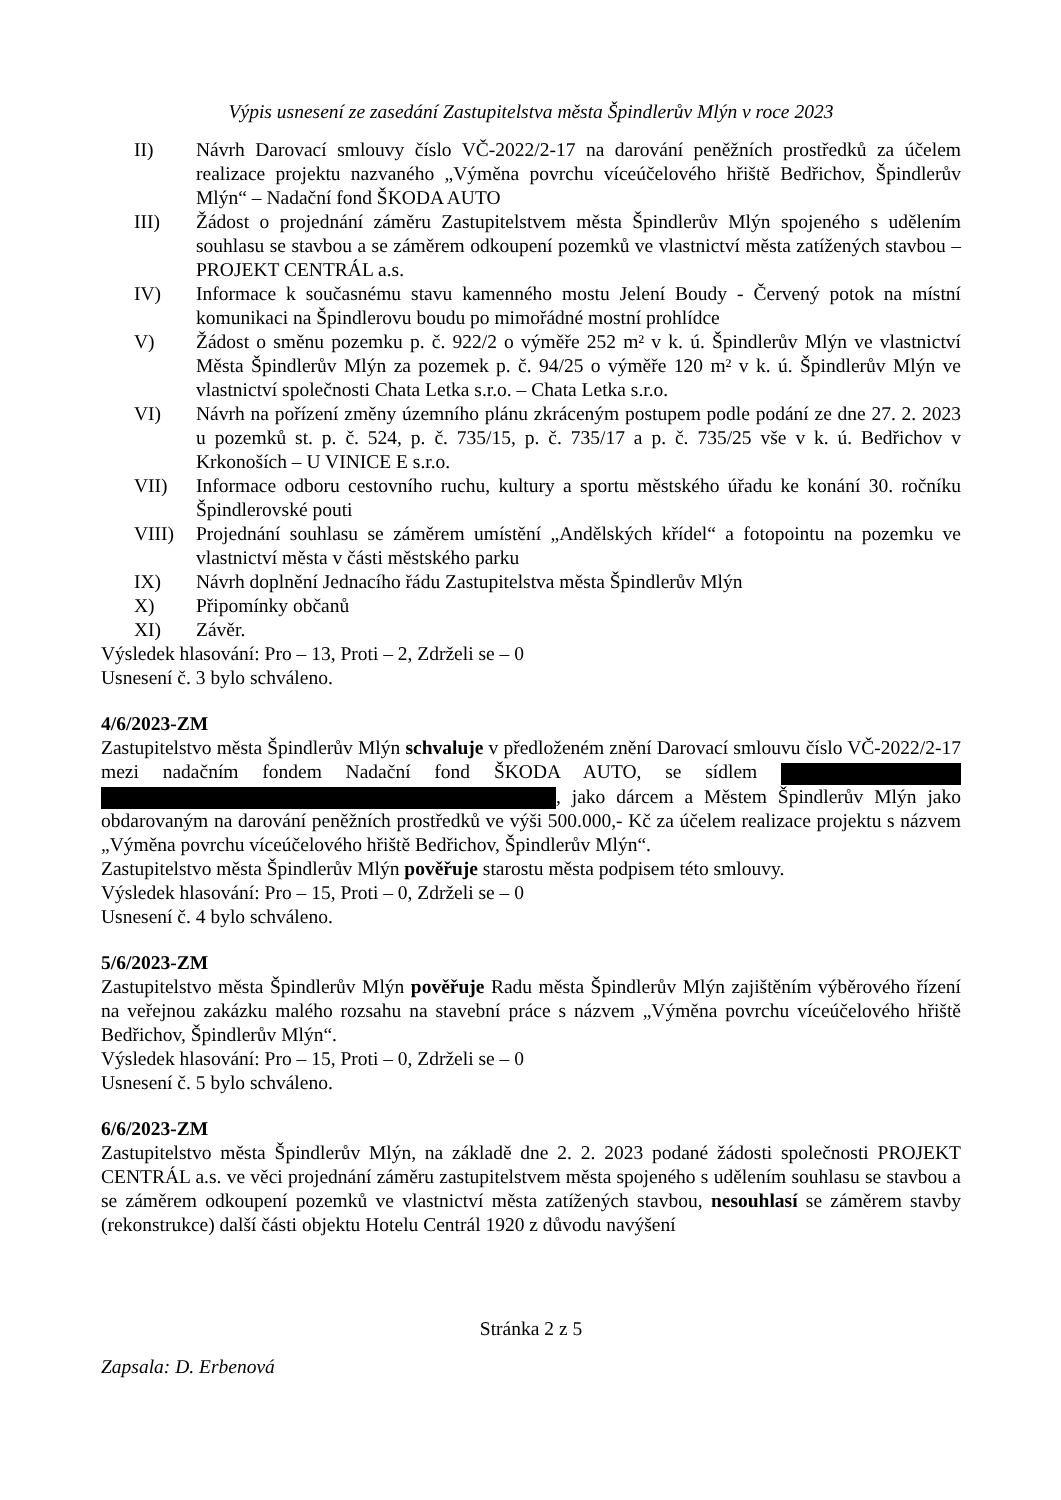Výpis usnesení ze zasedání Zastupitelstva města Špindlerův Mlýn v roce 2023
II) Návrh Darovací smlouvy číslo VČ-2022/2-17 na darování peněžních prostředků za účelem realizace projektu nazvaného „Výměna povrchu víceúčelového hřiště Bedřichov, Špindlerův Mlýn“ – Nadační fond ŠKODA AUTO
III) Žádost o projednání záměru Zastupitelstvem města Špindlerův Mlýn spojeného s udělením souhlasu se stavbou a se záměrem odkoupení pozemků ve vlastnictví města zatížených stavbou – PROJEKT CENTRÁL a.s.
IV) Informace k současnému stavu kamenného mostu Jelení Boudy - Červený potok na místní komunikaci na Špindlerovu boudu po mimořádné mostní prohlídce
V) Žádost o směnu pozemku p. č. 922/2 o výměře 252 m² v k. ú. Špindlerův Mlýn ve vlastnictví Města Špindlerův Mlýn za pozemek p. č. 94/25 o výměře 120 m² v k. ú. Špindlerův Mlýn ve vlastnictví společnosti Chata Letka s.r.o. – Chata Letka s.r.o.
VI) Návrh na pořízení změny územního plánu zkráceným postupem podle podání ze dne 27. 2. 2023 u pozemků st. p. č. 524, p. č. 735/15, p. č. 735/17 a p. č. 735/25 vše v k. ú. Bedřichov v Krkonoších – U VINICE E s.r.o.
VII) Informace odboru cestovního ruchu, kultury a sportu městského úřadu ke konání 30. ročníku Špindlerovské pouti
VIII) Projednání souhlasu se záměrem umístění „Andělských křídel“ a fotopointu na pozemku ve vlastnictví města v části městského parku
IX) Návrh doplnění Jednacího řádu Zastupitelstva města Špindlerův Mlýn
X) Připomínky občanů
XI) Závěr.
Výsledek hlasování: Pro – 13, Proti – 2, Zdrželi se – 0
Usnesení č. 3 bylo schváleno.
4/6/2023-ZM
Zastupitelstvo města Špindlerův Mlýn schvaluje v předloženém znění Darovací smlouvu číslo VČ-2022/2-17 mezi nadačním fondem Nadační fond ŠKODA AUTO, se sídlem , jako dárcem a Městem Špindlerův Mlýn jako obdarovaným na darování peněžních prostředků ve výši 500.000,- Kč za účelem realizace projektu s názvem „Výměna povrchu víceúčelového hřiště Bedřichov, Špindlerův Mlýn“.
Zastupitelstvo města Špindlerův Mlýn pověřuje starostu města podpisem této smlouvy.
Výsledek hlasování: Pro – 15, Proti – 0, Zdrželi se – 0
Usnesení č. 4 bylo schváleno.
5/6/2023-ZM
Zastupitelstvo města Špindlerův Mlýn pověřuje Radu města Špindlerův Mlýn zajištěním výběrového řízení na veřejnou zakázku malého rozsahu na stavební práce s názvem „Výměna povrchu víceúčelového hřiště Bedřichov, Špindlerův Mlýn“.
Výsledek hlasování: Pro – 15, Proti – 0, Zdrželi se – 0
Usnesení č. 5 bylo schváleno.
6/6/2023-ZM
Zastupitelstvo města Špindlerův Mlýn, na základě dne 2. 2. 2023 podané žádosti společnosti PROJEKT CENTRÁL a.s. ve věci projednání záměru zastupitelstvem města spojeného s udělením souhlasu se stavbou a se záměrem odkoupení pozemků ve vlastnictví města zatížených stavbou, nesouhlasí se záměrem stavby (rekonstrukce) další části objektu Hotelu Centrál 1920 z důvodu navýšení
Stránka 2 z 5
Zapsala: D. Erbenová